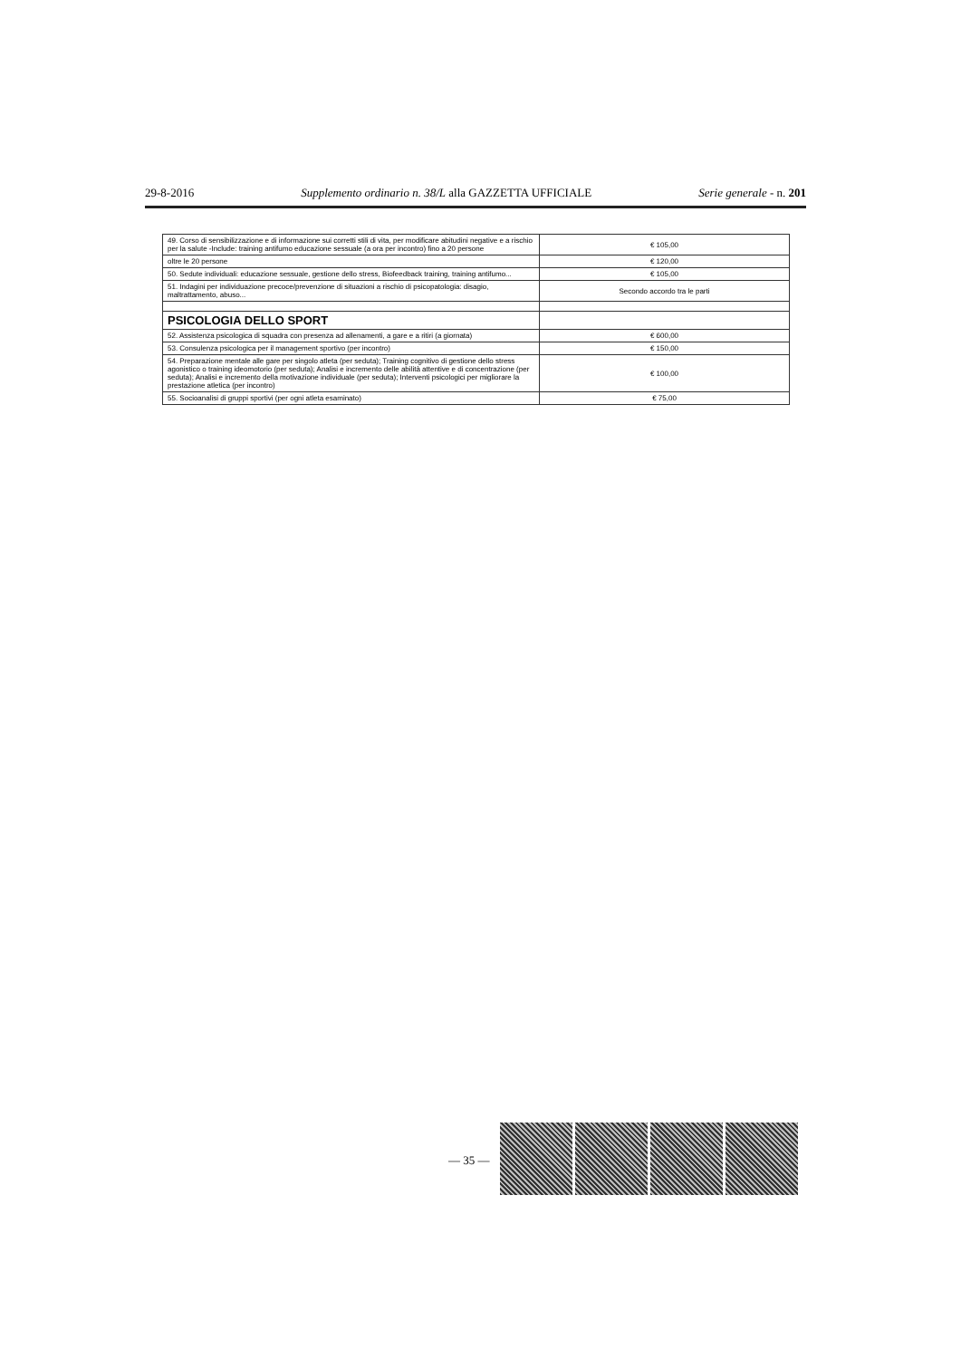29-8-2016 Supplemento ordinario n. 38/L alla GAZZETTA UFFICIALE Serie generale - n. 201
| 49. Corso di sensibilizzazione e di informazione sui corretti stili di vita, per modificare abitudini negative e a rischio per la salute -Include: training antifumo educazione sessuale (a ora per incontro) fino a 20 persone | € 105,00 |
| oltre le 20 persone | € 120,00 |
| 50. Sedute individuali: educazione sessuale, gestione dello stress, Biofeedback training, training antifumo... | € 105,00 |
| 51. Indagini per individuazione precoce/prevenzione di situazioni a rischio di psicopatologia: disagio, maltrattamento, abuso... | Secondo accordo tra le parti |
| PSICOLOGIA DELLO SPORT | |
| 52. Assistenza psicologica di squadra con presenza ad allenamenti, a gare e a ritiri (a giornata) | € 600,00 |
| 53. Consulenza psicologica per il management sportivo (per incontro) | € 150,00 |
| 54. Preparazione mentale alle gare per singolo atleta (per seduta); Training cognitivo di gestione dello stress agonistico o training ideomotorio (per seduta); Analisi e incremento delle abilità attentive e di concentrazione (per seduta); Analisi e incremento della motivazione individuale (per seduta); Interventi psicologici per migliorare la prestazione atletica (per incontro) | € 100,00 |
| 55. Socioanalisi di gruppi sportivi (per ogni atleta esaminato) | € 75,00 |
— 35 —